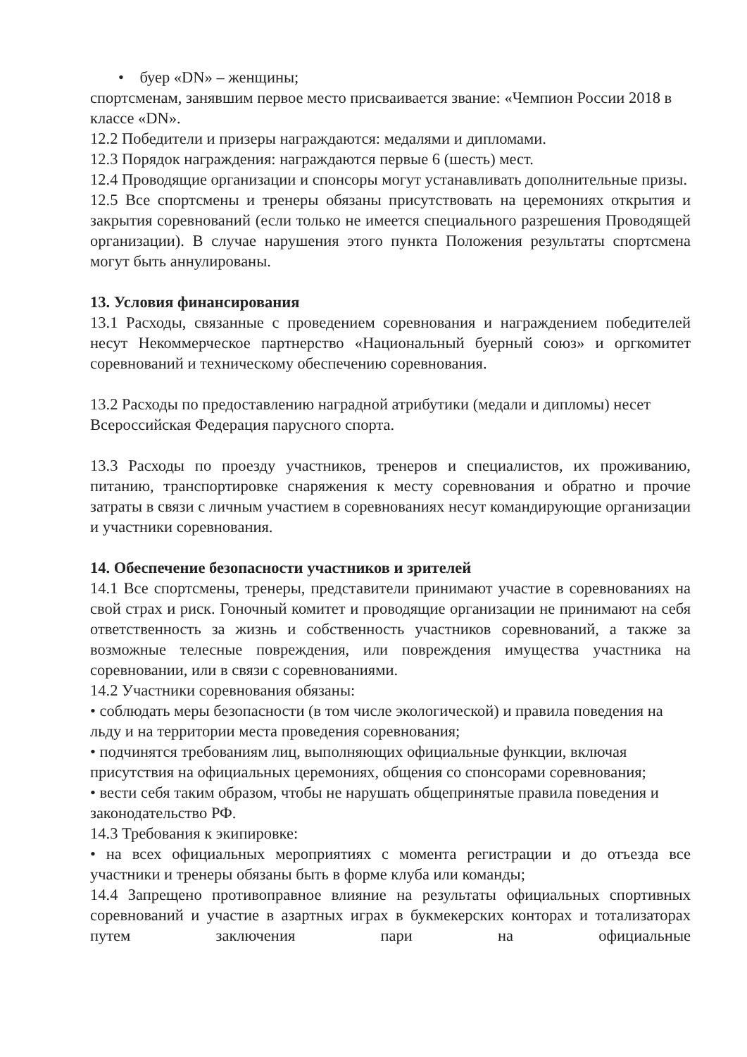• буер «DN» – женщины;
спортсменам, занявшим первое место присваивается звание: «Чемпион России 2018 в классе «DN».
12.2 Победители и призеры награждаются: медалями и дипломами.
12.3 Порядок награждения: награждаются первые 6 (шесть) мест.
12.4 Проводящие организации и спонсоры могут устанавливать дополнительные призы.
12.5 Все спортсмены и тренеры обязаны присутствовать на церемониях открытия и закрытия соревнований (если только не имеется специального разрешения Проводящей организации). В случае нарушения этого пункта Положения результаты спортсмена могут быть аннулированы.
13. Условия финансирования
13.1 Расходы, связанные с проведением соревнования и награждением победителей несут Некоммерческое партнерство «Национальный буерный союз» и оргкомитет соревнований и техническому обеспечению соревнования.
13.2 Расходы по предоставлению наградной атрибутики (медали и дипломы) несет Всероссийская Федерация парусного спорта.
13.3 Расходы по проезду участников, тренеров и специалистов, их проживанию, питанию, транспортировке снаряжения к месту соревнования и обратно и прочие затраты в связи с личным участием в соревнованиях несут командирующие организации и участники соревнования.
14. Обеспечение безопасности участников и зрителей
14.1 Все спортсмены, тренеры, представители принимают участие в соревнованиях на свой страх и риск. Гоночный комитет и проводящие организации не принимают на себя ответственность за жизнь и собственность участников соревнований, а также за возможные телесные повреждения, или повреждения имущества участника на соревновании, или в связи с соревнованиями.
14.2 Участники соревнования обязаны:
• соблюдать меры безопасности (в том числе экологической) и правила поведения на льду и на территории места проведения соревнования;
• подчинятся требованиям лиц, выполняющих официальные функции, включая присутствия на официальных церемониях, общения со спонсорами соревнования;
• вести себя таким образом, чтобы не нарушать общепринятые правила поведения и законодательство РФ.
14.3 Требования к экипировке:
• на всех официальных мероприятиях с момента регистрации и до отъезда все участники и тренеры обязаны быть в форме клуба или команды;
14.4 Запрещено противоправное влияние на результаты официальных спортивных соревнований и участие в азартных играх в букмекерских конторах и тотализаторах путем заключения пари на официальные